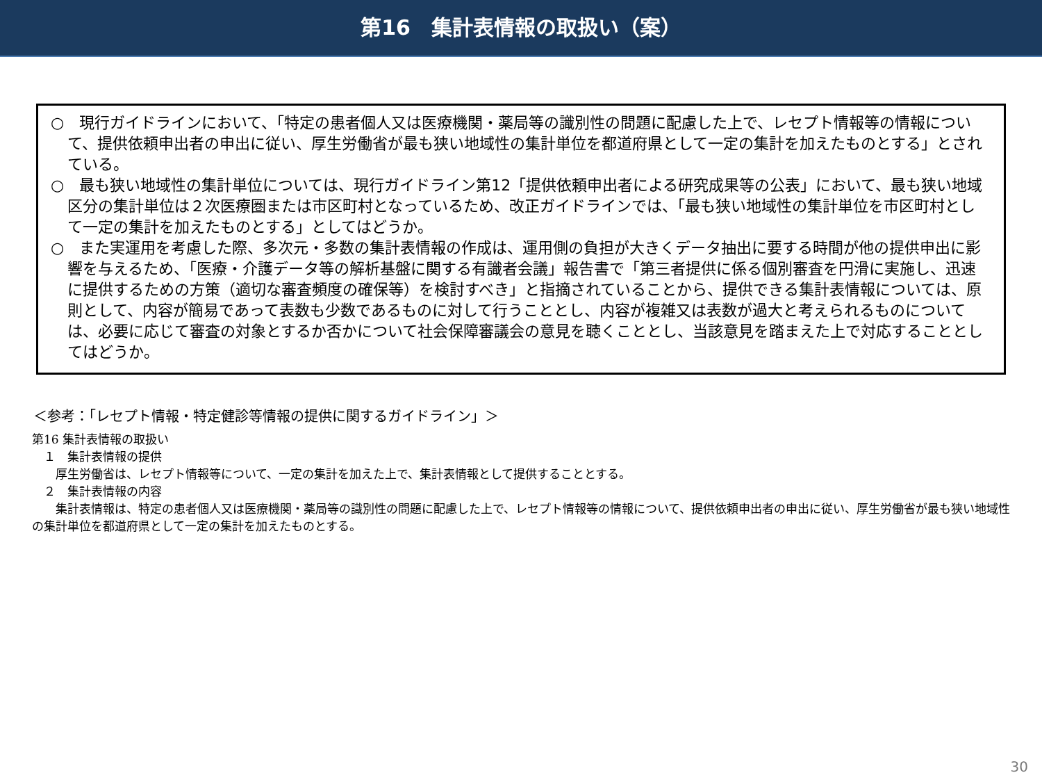第16　集計表情報の取扱い（案）
○　現行ガイドラインにおいて、「特定の患者個人又は医療機関・薬局等の識別性の問題に配慮した上で、レセプト情報等の情報について、提供依頼申出者の申出に従い、厚生労働省が最も狭い地域性の集計単位を都道府県として一定の集計を加えたものとする」とされている。
○　最も狭い地域性の集計単位については、現行ガイドライン第12「提供依頼申出者による研究成果等の公表」において、最も狭い地域区分の集計単位は２次医療圏または市区町村となっているため、改正ガイドラインでは、「最も狭い地域性の集計単位を市区町村として一定の集計を加えたものとする」としてはどうか。
○　また実運用を考慮した際、多次元・多数の集計表情報の作成は、運用側の負担が大きくデータ抽出に要する時間が他の提供申出に影響を与えるため、「医療・介護データ等の解析基盤に関する有識者会議」報告書で「第三者提供に係る個別審査を円滑に実施し、迅速に提供するための方策（適切な審査頻度の確保等）を検討すべき」と指摘されていることから、提供できる集計表情報については、原則として、内容が簡易であって表数も少数であるものに対して行うこととし、内容が複雑又は表数が過大と考えられるものについては、必要に応じて審査の対象とするか否かについて社会保障審議会の意見を聴くこととし、当該意見を踏まえた上で対応することとしてはどうか。
＜参考：「レセプト情報・特定健診等情報の提供に関するガイドライン」＞
第16 集計表情報の取扱い
　１　集計表情報の提供
　　厚生労働省は、レセプト情報等について、一定の集計を加えた上で、集計表情報として提供することとする。
　２　集計表情報の内容
　　集計表情報は、特定の患者個人又は医療機関・薬局等の識別性の問題に配慮した上で、レセプト情報等の情報について、提供依頼申出者の申出に従い、厚生労働省が最も狭い地域性の集計単位を都道府県として一定の集計を加えたものとする。
30